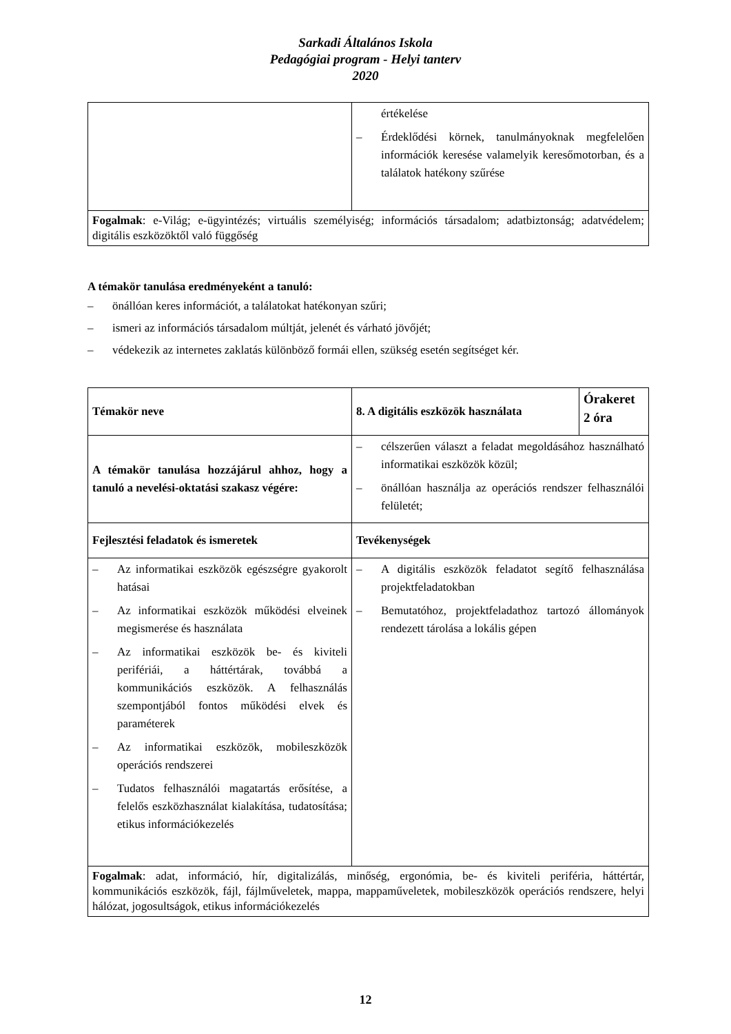Sarkadi Általános Iskola
Pedagógiai program - Helyi tanterv
2020
| | értékelése – Érdeklődési körnek, tanulmányoknak megfelelően információk keresése valamelyik keresőmotorban, és a találatok hatékony szűrése |
| Fogalmak : e-Világ; e-ügyintézés; virtuális személyiség; információs társadalom; adatbiztonság; adatvédelem; digitális eszközöktől való függőség | |
A témakör tanulása eredményeként a tanuló:
– önállóan keres információt, a találatokat hatékonyan szűri;
– ismeri az információs társadalom múltját, jelenét és várható jövőjét;
– védekezik az internetes zaklatás különböző formái ellen, szükség esetén segítséget kér.
| Témakör neve | 8. A digitális eszközök használata | Órakeret 2 óra |
| A témakör tanulása hozzájárul ahhoz, hogy a tanuló a nevelési-oktatási szakasz végére: | – célszerűen választ a feladat megoldásához használható informatikai eszközök közül; – önállóan használja az operációs rendszer felhasználói felületét; | |
| Fejlesztési feladatok és ismeretek | Tevékenységek | |
| – Az informatikai eszközök egészségre gyakorolt hatásai – Az informatikai eszközök működési elveinek megismerése és használata – Az informatikai eszközök be- és kiviteli perifériái, a háttértárak, továbbá a kommunikációs eszközök. A felhasználás szempontjából fontos működési elvek és paraméterek – Az informatikai eszközök, mobileszközök operációs rendszerei – Tudatos felhasználói magatartás erősítése, a felelős eszközhasználat kialakítása, tudatosítása; etikus információkezelés | – A digitális eszközök feladatot segítő felhasználása projektfeladatokban – Bemutatóhoz, projektfeladathoz tartozó állományok rendezett tárolása a lokális gépen | |
| Fogalmak : adat, információ, hír, digitalizálás, minőség, ergonómia, be- és kiviteli periféria, háttértár, kommunikációs eszközök, fájl, fájlműveletek, mappa, mappaműveletek, mobileszközök operációs rendszere, helyi hálózat, jogosultságok, etikus információkezelés | | |
12